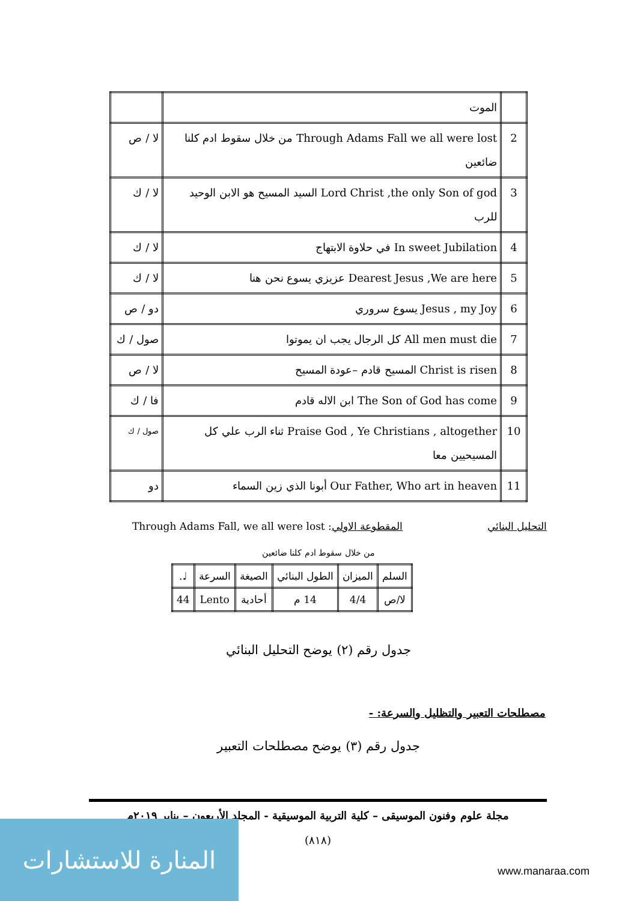| | الموت | |
| 2 | Through Adams Fall we all were lost من خلال سقوط ادم كلنا ضائعين | لا / ص |
| 3 | Lord Christ ,the only Son of god السيد المسيح هو الابن الوحيد للرب | لا / ك |
| 4 | In sweet Jubilation في حلاوة الابتهاج | لا / ك |
| 5 | Dearest Jesus ,We are here عزيزي يسوع نحن هنا | لا / ك |
| 6 | Jesus , my Joy يسوع سروري | دو / ص |
| 7 | All men must die كل الرجال يجب ان يموتوا | صول / ك |
| 8 | Christ is risen المسيح قادم –عودة المسيح | لا / ص |
| 9 | The Son of God has come ابن الاله قادم | فا / ك |
| 10 | Praise God , Ye Christians , altogether ثناء الرب علي كل المسيحيين معا | صول / ك |
| 11 | Our Father, Who art in heaven أبونا الذي زين السماء | دو |
التحليل البنائي المقطوعة الاولي: Through Adams Fall, we all were lost
من خلال سقوط ادم كلنا ضائعين
| السلم | الميزان | الطول البنائي | الصيغة | السرعة | ♩. |
| لا/ص | 4/4 | 14 م | أحادية | Lento | 44 |
جدول رقم (٢) يوضح التحليل البنائي
مصطلحات التعبير والتظليل والسرعة: -
جدول رقم (٣) يوضح مصطلحات التعبير
مجلة علوم وفنون الموسيقى – كلية التربية الموسيقية - المجلد الأربعون – يناير ٢٠١٩م
(٨١٨)
المنارة للاستشارات
www.manaraa.com